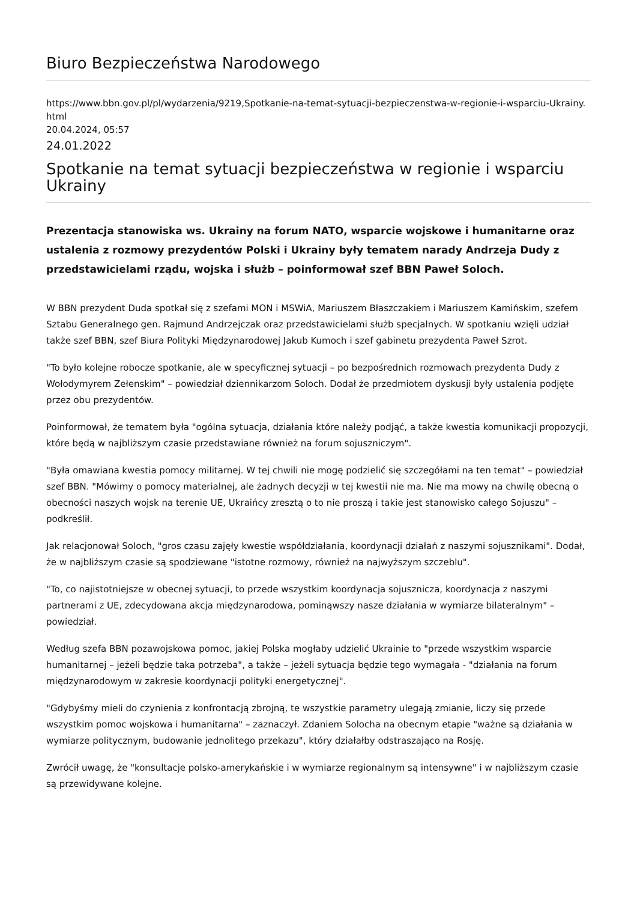Biuro Bezpieczeństwa Narodowego
https://www.bbn.gov.pl/pl/wydarzenia/9219,Spotkanie-na-temat-sytuacji-bezpieczenstwa-w-regionie-i-wsparciu-Ukrainy.html
20.04.2024, 05:57
24.01.2022
Spotkanie na temat sytuacji bezpieczeństwa w regionie i wsparciu Ukrainy
Prezentacja stanowiska ws. Ukrainy na forum NATO, wsparcie wojskowe i humanitarne oraz ustalenia z rozmowy prezydentów Polski i Ukrainy były tematem narady Andrzeja Dudy z przedstawicielami rządu, wojska i służb – poinformował szef BBN Paweł Soloch.
W BBN prezydent Duda spotkał się z szefami MON i MSWiA, Mariuszem Błaszczakiem i Mariuszem Kamińskim, szefem Sztabu Generalnego gen. Rajmund Andrzejczak oraz przedstawicielami służb specjalnych. W spotkaniu wzięli udział także szef BBN, szef Biura Polityki Międzynarodowej Jakub Kumoch i szef gabinetu prezydenta Paweł Szrot.
"To było kolejne robocze spotkanie, ale w specyficznej sytuacji – po bezpośrednich rozmowach prezydenta Dudy z Wołodymyrem Zełenskim" – powiedział dziennikarzom Soloch. Dodał że przedmiotem dyskusji były ustalenia podjęte przez obu prezydentów.
Poinformował, że tematem była "ogólna sytuacja, działania które należy podjąć, a także kwestia komunikacji propozycji, które będą w najbliższym czasie przedstawiane również na forum sojuszniczym".
"Była omawiana kwestia pomocy militarnej. W tej chwili nie mogę podzielić się szczegółami na ten temat" – powiedział szef BBN. "Mówimy o pomocy materialnej, ale żadnych decyzji w tej kwestii nie ma. Nie ma mowy na chwilę obecną o obecności naszych wojsk na terenie UE, Ukraińcy zresztą o to nie proszą i takie jest stanowisko całego Sojuszu" – podkreślił.
Jak relacjonował Soloch, "gros czasu zajęły kwestie współdziałania, koordynacji działań z naszymi sojusznikami". Dodał, że w najbliższym czasie są spodziewane "istotne rozmowy, również na najwyższym szczeblu".
"To, co najistotniejsze w obecnej sytuacji, to przede wszystkim koordynacja sojusznicza, koordynacja z naszymi partnerami z UE, zdecydowana akcja międzynarodowa, pominąwszy nasze działania w wymiarze bilateralnym" – powiedział.
Według szefa BBN pozawojskowa pomoc, jakiej Polska mogłaby udzielić Ukrainie to "przede wszystkim wsparcie humanitarnej – jeżeli będzie taka potrzeba", a także – jeżeli sytuacja będzie tego wymagała - "działania na forum międzynarodowym w zakresie koordynacji polityki energetycznej".
"Gdybyśmy mieli do czynienia z konfrontacją zbrojną, te wszystkie parametry ulegają zmianie, liczy się przede wszystkim pomoc wojskowa i humanitarna" – zaznaczył. Zdaniem Solocha na obecnym etapie "ważne są działania w wymiarze politycznym, budowanie jednolitego przekazu", który działałby odstraszająco na Rosję.
Zwrócił uwagę, że "konsultacje polsko-amerykańskie i w wymiarze regionalnym są intensywne" i w najbliższym czasie są przewidywane kolejne.